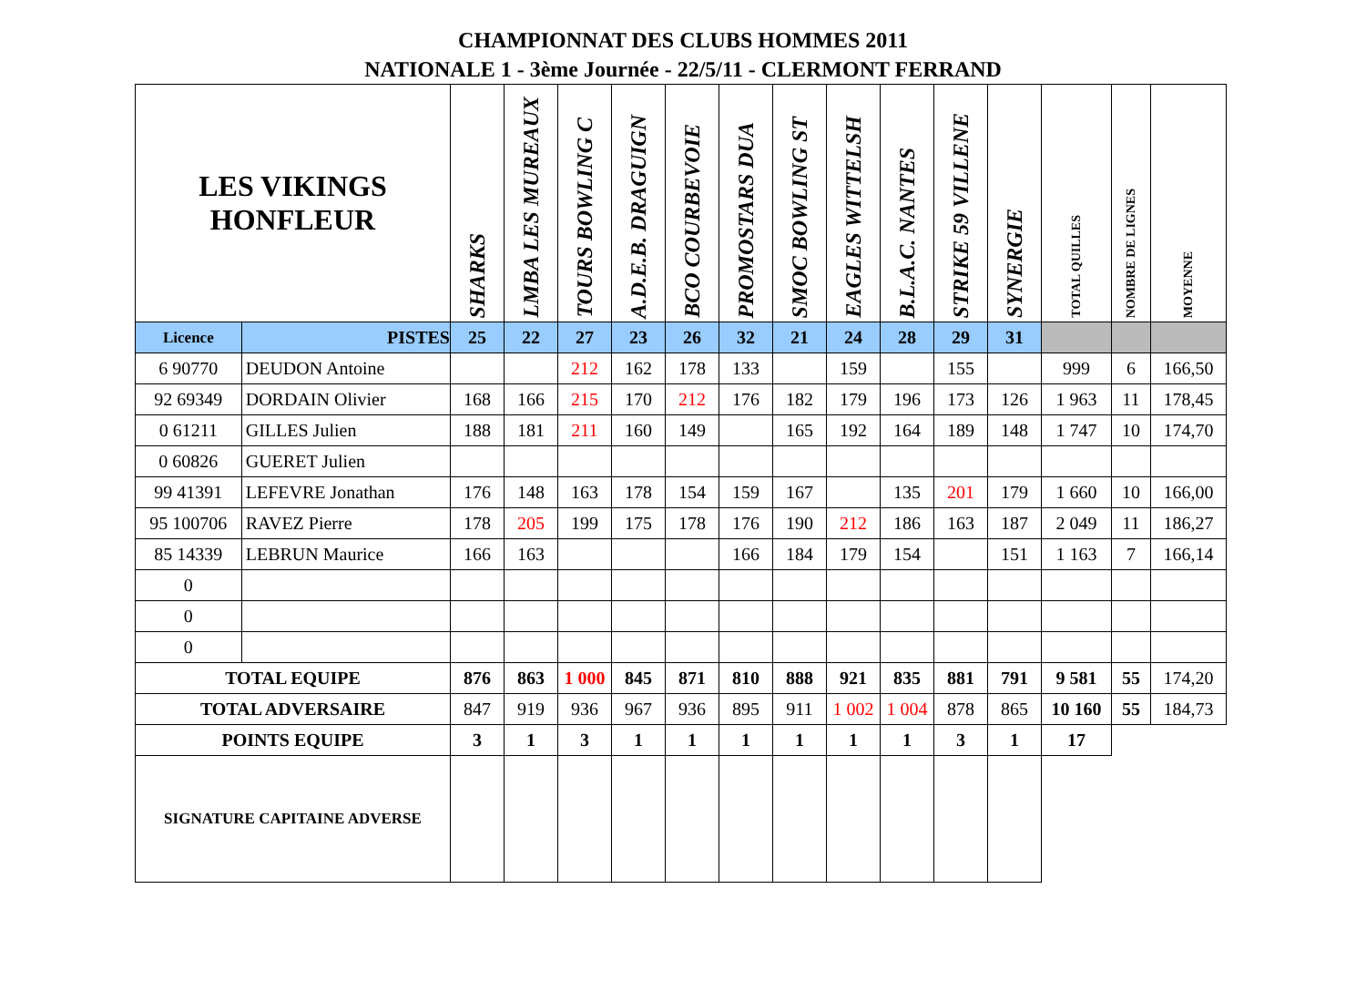CHAMPIONNAT DES CLUBS HOMMES 2011
NATIONALE 1 - 3ème Journée - 22/5/11 - CLERMONT FERRAND
| LES VIKINGS HONFLEUR | | SHARKS | LMBA LES MUREAUX | TOURS BOWLING C | A.D.E.B. DRAGUIGN | BCO COURBEVOIE | PROMOSTARS DUA | SMOC BOWLING ST | EAGLES WITTELSH | B.L.A.C. NANTES | STRIKE 59 VILLENE | SYNERGIE | TOTAL QUILLES | NOMBRE DE LIGNES | MOYENNE |
| --- | --- | --- | --- | --- | --- | --- | --- | --- | --- | --- | --- | --- | --- | --- | --- |
| Licence | PISTES | 25 | 22 | 27 | 23 | 26 | 32 | 21 | 24 | 28 | 29 | 31 | | | |
| 6 90770 | DEUDON Antoine | | | 212 | 162 | 178 | 133 | | 159 | | 155 | | 999 | 6 | 166,50 |
| 92 69349 | DORDAIN Olivier | 168 | 166 | 215 | 170 | 212 | 176 | 182 | 179 | 196 | 173 | 126 | 1 963 | 11 | 178,45 |
| 0 61211 | GILLES Julien | 188 | 181 | 211 | 160 | 149 | | 165 | 192 | 164 | 189 | 148 | 1 747 | 10 | 174,70 |
| 0 60826 | GUERET Julien | | | | | | | | | | | | | | |
| 99 41391 | LEFEVRE Jonathan | 176 | 148 | 163 | 178 | 154 | 159 | 167 | | 135 | 201 | 179 | 1 660 | 10 | 166,00 |
| 95 100706 | RAVEZ Pierre | 178 | 205 | 199 | 175 | 178 | 176 | 190 | 212 | 186 | 163 | 187 | 2 049 | 11 | 186,27 |
| 85 14339 | LEBRUN Maurice | 166 | 163 | | | | 166 | 184 | 179 | 154 | | 151 | 1 163 | 7 | 166,14 |
| 0 | | | | | | | | | | | | | | | |
| 0 | | | | | | | | | | | | | | | |
| 0 | | | | | | | | | | | | | | | |
| TOTAL EQUIPE | | 876 | 863 | 1 000 | 845 | 871 | 810 | 888 | 921 | 835 | 881 | 791 | 9 581 | 55 | 174,20 |
| TOTAL ADVERSAIRE | | 847 | 919 | 936 | 967 | 936 | 895 | 911 | 1 002 | 1 004 | 878 | 865 | 10 160 | 55 | 184,73 |
| POINTS EQUIPE | | 3 | 1 | 3 | 1 | 1 | 1 | 1 | 1 | 1 | 3 | 1 | 17 | | |
| SIGNATURE CAPITAINE ADVERSE | | | | | | | | | | | | | | | |